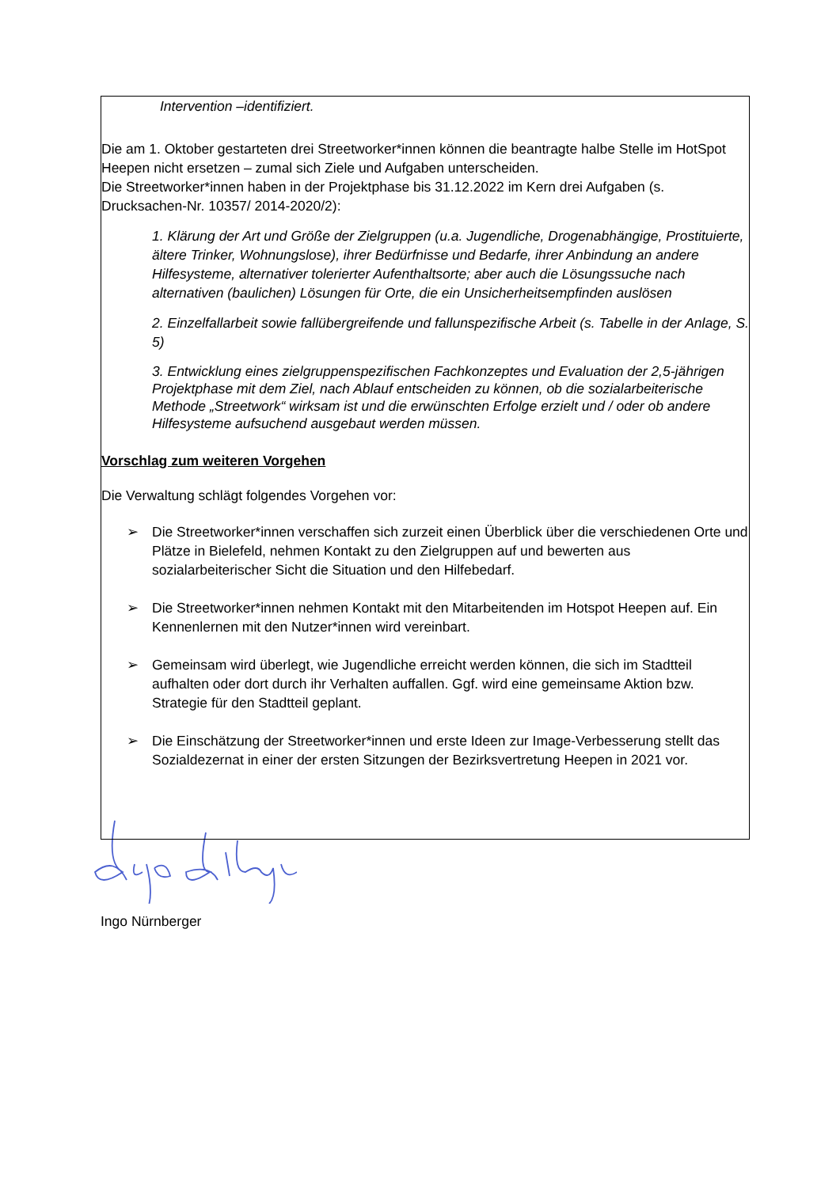Intervention –identifiziert.
Die am 1. Oktober gestarteten drei Streetworker*innen können die beantragte halbe Stelle im HotSpot Heepen nicht ersetzen – zumal sich Ziele und Aufgaben unterscheiden.
Die Streetworker*innen haben in der Projektphase bis 31.12.2022 im Kern drei Aufgaben (s. Drucksachen-Nr. 10357/ 2014-2020/2):
1. Klärung der Art und Größe der Zielgruppen (u.a. Jugendliche, Drogenabhängige, Prostituierte, ältere Trinker, Wohnungslose), ihrer Bedürfnisse und Bedarfe, ihrer Anbindung an andere Hilfesysteme, alternativer tolerierter Aufenthaltsorte; aber auch die Lösungssuche nach alternativen (baulichen) Lösungen für Orte, die ein Unsicherheitsempfinden auslösen
2. Einzelfallarbeit sowie fallübergreifende und fallunspezifische Arbeit (s. Tabelle in der Anlage, S. 5)
3. Entwicklung eines zielgruppenspezifischen Fachkonzeptes und Evaluation der 2,5-jährigen Projektphase mit dem Ziel, nach Ablauf entscheiden zu können, ob die sozialarbeiterische Methode „Streetwork“ wirksam ist und die erwünschten Erfolge erzielt und / oder ob andere Hilfesysteme aufsuchend ausgebaut werden müssen.
Vorschlag zum weiteren Vorgehen
Die Verwaltung schlägt folgendes Vorgehen vor:
➢ Die Streetworker*innen verschaffen sich zurzeit einen Überblick über die verschiedenen Orte und Plätze in Bielefeld, nehmen Kontakt zu den Zielgruppen auf und bewerten aus sozialarbeiterischer Sicht die Situation und den Hilfebedarf.
➢ Die Streetworker*innen nehmen Kontakt mit den Mitarbeitenden im Hotspot Heepen auf. Ein Kennenlernen mit den Nutzer*innen wird vereinbart.
➢ Gemeinsam wird überlegt, wie Jugendliche erreicht werden können, die sich im Stadtteil aufhalten oder dort durch ihr Verhalten auffallen. Ggf. wird eine gemeinsame Aktion bzw. Strategie für den Stadtteil geplant.
➢ Die Einschätzung der Streetworker*innen und erste Ideen zur Image-Verbesserung stellt das Sozialdezernat in einer der ersten Sitzungen der Bezirksvertretung Heepen in 2021 vor.
Ingo Nürnberger